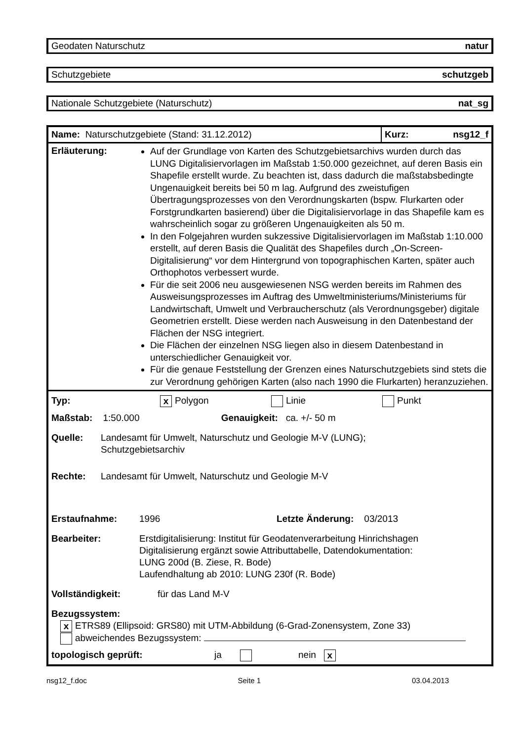Geodaten Naturschutz natur
Schutzgebiete schutzgeb
Nationale Schutzgebiete (Naturschutz) nat_sg
Name: Naturschutzgebiete (Stand: 31.12.2012)
Kurz: nsg12_f
Erläuterung:
Auf der Grundlage von Karten des Schutzgebietsarchivs wurden durch das LUNG Digitalisiervorlagen im Maßstab 1:50.000 gezeichnet, auf deren Basis ein Shapefile erstellt wurde. Zu beachten ist, dass dadurch die maßstabsbedingte Ungenauigkeit bereits bei 50 m lag. Aufgrund des zweistufigen Übertragungsprozesses von den Verordnungskarten (bspw. Flurkarten oder Forstgrundkarten basierend) über die Digitalisiervorlage in das Shapefile kam es wahrscheinlich sogar zu größeren Ungenauigkeiten als 50 m.
In den Folgejahren wurden sukzessive Digitalisiervorlagen im Maßstab 1:10.000 erstellt, auf deren Basis die Qualität des Shapefiles durch „On-Screen-Digitalisierung“ vor dem Hintergrund von topographischen Karten, später auch Orthophotos verbessert wurde.
Für die seit 2006 neu ausgewiesenen NSG werden bereits im Rahmen des Ausweisungsprozesses im Auftrag des Umweltministeriums/Ministeriums für Landwirtschaft, Umwelt und Verbraucherschutz (als Verordnungsgeber) digitale Geometrien erstellt. Diese werden nach Ausweisung in den Datenbestand der Flächen der NSG integriert.
Die Flächen der einzelnen NSG liegen also in diesem Datenbestand in unterschiedlicher Genauigkeit vor.
Für die genaue Feststellung der Grenzen eines Naturschutzgebiets sind stets die zur Verordnung gehörigen Karten (also nach 1990 die Flurkarten) heranzuziehen.
Typ: x Polygon Linie Punkt
Maßstab: 1:50.000 Genauigkeit: ca. +/- 50 m
Quelle: Landesamt für Umwelt, Naturschutz und Geologie M-V (LUNG);
Schutzgebietsarchiv
Rechte: Landesamt für Umwelt, Naturschutz und Geologie M-V
Erstaufnahme: 1996 Letzte Änderung: 03/2013
Bearbeiter: Erstdigitalisierung: Institut für Geodatenverarbeitung Hinrichshagen
Digitalisierung ergänzt sowie Attributtabelle, Datendokumentation:
LUNG 200d (B. Ziese, R. Bode)
Laufendhaltung ab 2010: LUNG 230f (R. Bode)
Vollständigkeit: für das Land M-V
Bezugssystem:
x ETRS89 (Ellipsoid: GRS80) mit UTM-Abbildung (6-Grad-Zonensystem, Zone 33)
abweichendes Bezugssystem:
topologisch geprüft: ja nein x
nsg12_f.doc Seite 1 03.04.2013